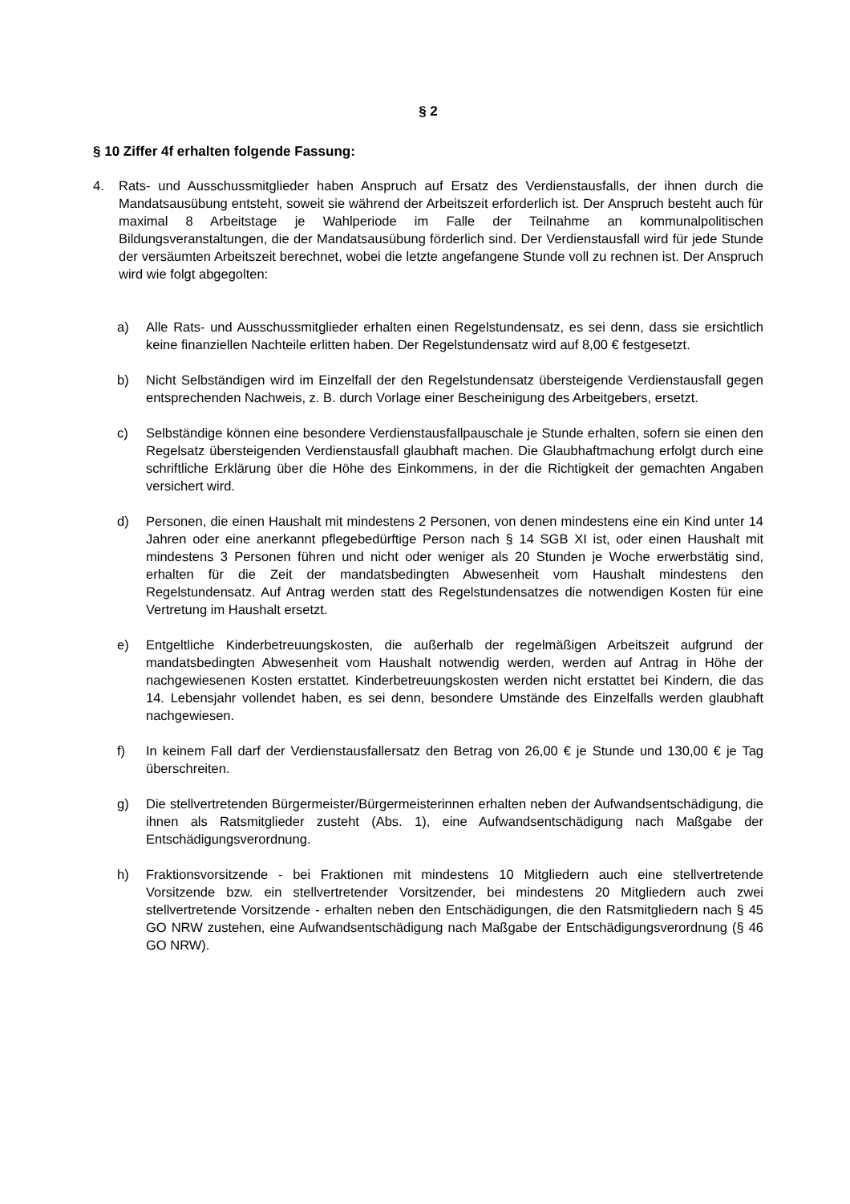§ 2
§ 10 Ziffer 4f erhalten folgende Fassung:
4. Rats- und Ausschussmitglieder haben Anspruch auf Ersatz des Verdienstausfalls, der ihnen durch die Mandatsausübung entsteht, soweit sie während der Arbeitszeit erforderlich ist. Der Anspruch besteht auch für maximal 8 Arbeitstage je Wahlperiode im Falle der Teilnahme an kommunalpolitischen Bildungsveranstaltungen, die der Mandatsausübung förderlich sind. Der Verdienstausfall wird für jede Stunde der versäumten Arbeitszeit berechnet, wobei die letzte angefangene Stunde voll zu rechnen ist. Der Anspruch wird wie folgt abgegolten:
a) Alle Rats- und Ausschussmitglieder erhalten einen Regelstundensatz, es sei denn, dass sie ersichtlich keine finanziellen Nachteile erlitten haben. Der Regelstundensatz wird auf 8,00 € festgesetzt.
b) Nicht Selbständigen wird im Einzelfall der den Regelstundensatz übersteigende Verdienstausfall gegen entsprechenden Nachweis, z. B. durch Vorlage einer Bescheinigung des Arbeitgebers, ersetzt.
c) Selbständige können eine besondere Verdienstausfallpauschale je Stunde erhalten, sofern sie einen den Regelsatz übersteigenden Verdienstausfall glaubhaft machen. Die Glaubhaftmachung erfolgt durch eine schriftliche Erklärung über die Höhe des Einkommens, in der die Richtigkeit der gemachten Angaben versichert wird.
d) Personen, die einen Haushalt mit mindestens 2 Personen, von denen mindestens eine ein Kind unter 14 Jahren oder eine anerkannt pflegebedürftige Person nach § 14 SGB XI ist, oder einen Haushalt mit mindestens 3 Personen führen und nicht oder weniger als 20 Stunden je Woche erwerbstätig sind, erhalten für die Zeit der mandatsbedingten Abwesenheit vom Haushalt mindestens den Regelstundensatz. Auf Antrag werden statt des Regelstundensatzes die notwendigen Kosten für eine Vertretung im Haushalt ersetzt.
e) Entgeltliche Kinderbetreuungskosten, die außerhalb der regelmäßigen Arbeitszeit aufgrund der mandatsbedingten Abwesenheit vom Haushalt notwendig werden, werden auf Antrag in Höhe der nachgewiesenen Kosten erstattet. Kinderbetreuungskosten werden nicht erstattet bei Kindern, die das 14. Lebensjahr vollendet haben, es sei denn, besondere Umstände des Einzelfalls werden glaubhaft nachgewiesen.
f) In keinem Fall darf der Verdienstausfallersatz den Betrag von 26,00 € je Stunde und 130,00 € je Tag überschreiten.
g) Die stellvertretenden Bürgermeister/Bürgermeisterinnen erhalten neben der Aufwandsentschädigung, die ihnen als Ratsmitglieder zusteht (Abs. 1), eine Aufwandsentschädigung nach Maßgabe der Entschädigungsverordnung.
h) Fraktionsvorsitzende - bei Fraktionen mit mindestens 10 Mitgliedern auch eine stellvertretende Vorsitzende bzw. ein stellvertretender Vorsitzender, bei mindestens 20 Mitgliedern auch zwei stellvertretende Vorsitzende - erhalten neben den Entschädigungen, die den Ratsmitgliedern nach § 45 GO NRW zustehen, eine Aufwandsentschädigung nach Maßgabe der Entschädigungsverordnung (§ 46 GO NRW).